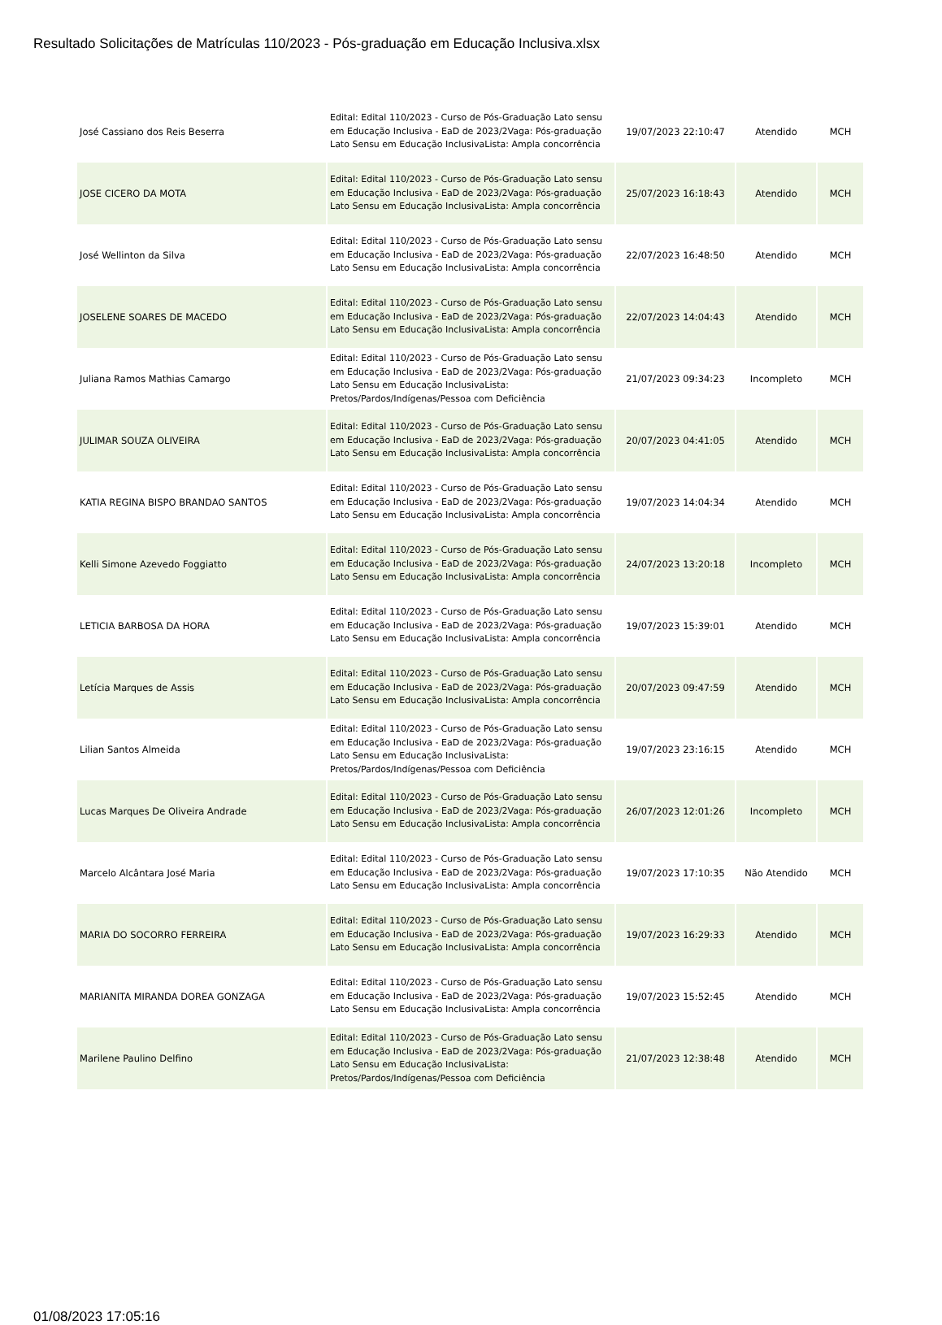Resultado Solicitações de Matrículas 110/2023 - Pós-graduação em Educação Inclusiva.xlsx
| José Cassiano dos Reis Beserra | Edital: Edital 110/2023 - Curso de Pós-Graduação Lato sensu em Educação Inclusiva - EaD de 2023/2Vaga: Pós-graduação Lato Sensu em Educação InclusivaLista: Ampla concorrência | 19/07/2023 22:10:47 | Atendido | MCH |
| JOSE CICERO DA MOTA | Edital: Edital 110/2023 - Curso de Pós-Graduação Lato sensu em Educação Inclusiva - EaD de 2023/2Vaga: Pós-graduação Lato Sensu em Educação InclusivaLista: Ampla concorrência | 25/07/2023 16:18:43 | Atendido | MCH |
| José Wellinton da Silva | Edital: Edital 110/2023 - Curso de Pós-Graduação Lato sensu em Educação Inclusiva - EaD de 2023/2Vaga: Pós-graduação Lato Sensu em Educação InclusivaLista: Ampla concorrência | 22/07/2023 16:48:50 | Atendido | MCH |
| JOSELENE SOARES DE MACEDO | Edital: Edital 110/2023 - Curso de Pós-Graduação Lato sensu em Educação Inclusiva - EaD de 2023/2Vaga: Pós-graduação Lato Sensu em Educação InclusivaLista: Ampla concorrência | 22/07/2023 14:04:43 | Atendido | MCH |
| Juliana Ramos Mathias Camargo | Edital: Edital 110/2023 - Curso de Pós-Graduação Lato sensu em Educação Inclusiva - EaD de 2023/2Vaga: Pós-graduação Lato Sensu em Educação InclusivaLista: Pretos/Pardos/Indígenas/Pessoa com Deficiência | 21/07/2023 09:34:23 | Incompleto | MCH |
| JULIMAR SOUZA OLIVEIRA | Edital: Edital 110/2023 - Curso de Pós-Graduação Lato sensu em Educação Inclusiva - EaD de 2023/2Vaga: Pós-graduação Lato Sensu em Educação InclusivaLista: Ampla concorrência | 20/07/2023 04:41:05 | Atendido | MCH |
| KATIA REGINA BISPO BRANDAO SANTOS | Edital: Edital 110/2023 - Curso de Pós-Graduação Lato sensu em Educação Inclusiva - EaD de 2023/2Vaga: Pós-graduação Lato Sensu em Educação InclusivaLista: Ampla concorrência | 19/07/2023 14:04:34 | Atendido | MCH |
| Kelli Simone Azevedo Foggiatto | Edital: Edital 110/2023 - Curso de Pós-Graduação Lato sensu em Educação Inclusiva - EaD de 2023/2Vaga: Pós-graduação Lato Sensu em Educação InclusivaLista: Ampla concorrência | 24/07/2023 13:20:18 | Incompleto | MCH |
| LETICIA BARBOSA DA HORA | Edital: Edital 110/2023 - Curso de Pós-Graduação Lato sensu em Educação Inclusiva - EaD de 2023/2Vaga: Pós-graduação Lato Sensu em Educação InclusivaLista: Ampla concorrência | 19/07/2023 15:39:01 | Atendido | MCH |
| Letícia Marques de Assis | Edital: Edital 110/2023 - Curso de Pós-Graduação Lato sensu em Educação Inclusiva - EaD de 2023/2Vaga: Pós-graduação Lato Sensu em Educação InclusivaLista: Ampla concorrência | 20/07/2023 09:47:59 | Atendido | MCH |
| Lilian Santos Almeida | Edital: Edital 110/2023 - Curso de Pós-Graduação Lato sensu em Educação Inclusiva - EaD de 2023/2Vaga: Pós-graduação Lato Sensu em Educação InclusivaLista: Pretos/Pardos/Indígenas/Pessoa com Deficiência | 19/07/2023 23:16:15 | Atendido | MCH |
| Lucas Marques De Oliveira Andrade | Edital: Edital 110/2023 - Curso de Pós-Graduação Lato sensu em Educação Inclusiva - EaD de 2023/2Vaga: Pós-graduação Lato Sensu em Educação InclusivaLista: Ampla concorrência | 26/07/2023 12:01:26 | Incompleto | MCH |
| Marcelo Alcântara José Maria | Edital: Edital 110/2023 - Curso de Pós-Graduação Lato sensu em Educação Inclusiva - EaD de 2023/2Vaga: Pós-graduação Lato Sensu em Educação InclusivaLista: Ampla concorrência | 19/07/2023 17:10:35 | Não Atendido | MCH |
| MARIA DO SOCORRO FERREIRA | Edital: Edital 110/2023 - Curso de Pós-Graduação Lato sensu em Educação Inclusiva - EaD de 2023/2Vaga: Pós-graduação Lato Sensu em Educação InclusivaLista: Ampla concorrência | 19/07/2023 16:29:33 | Atendido | MCH |
| MARIANITA MIRANDA DOREA GONZAGA | Edital: Edital 110/2023 - Curso de Pós-Graduação Lato sensu em Educação Inclusiva - EaD de 2023/2Vaga: Pós-graduação Lato Sensu em Educação InclusivaLista: Ampla concorrência | 19/07/2023 15:52:45 | Atendido | MCH |
| Marilene Paulino Delfino | Edital: Edital 110/2023 - Curso de Pós-Graduação Lato sensu em Educação Inclusiva - EaD de 2023/2Vaga: Pós-graduação Lato Sensu em Educação InclusivaLista: Pretos/Pardos/Indígenas/Pessoa com Deficiência | 21/07/2023 12:38:48 | Atendido | MCH |
01/08/2023 17:05:16